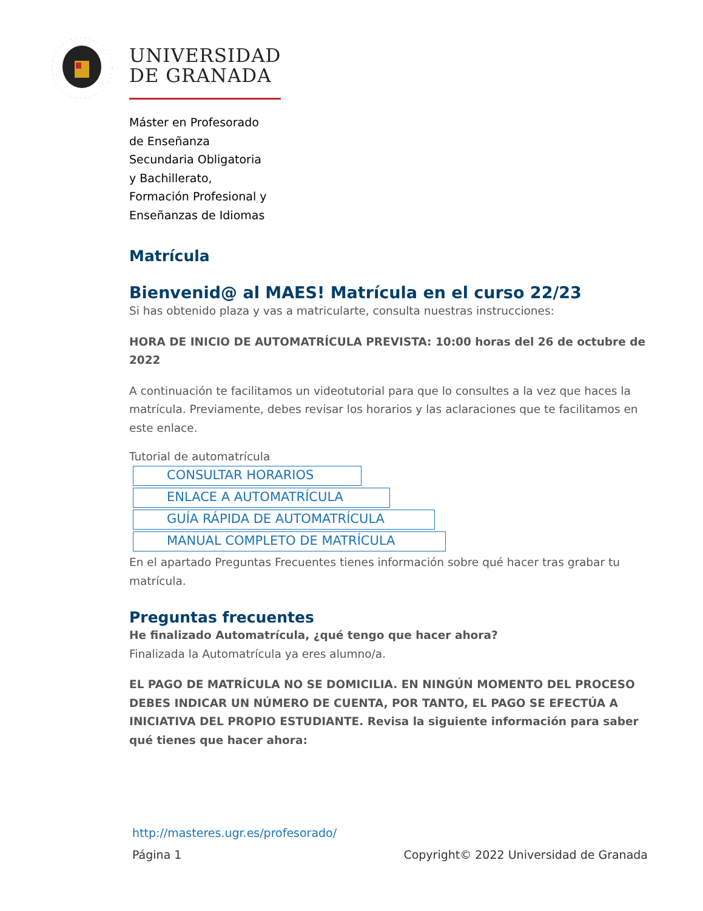UNIVERSIDAD
DE GRANADA
Máster en Profesorado
de Enseñanza
Secundaria Obligatoria
y Bachillerato,
Formación Profesional y
Enseñanzas de Idiomas
Matrícula
Bienvenid@ al MAES! Matrícula en el curso 22/23
Si has obtenido plaza y vas a matricularte, consulta nuestras instrucciones:
HORA DE INICIO DE AUTOMATRÍCULA PREVISTA: 10:00 horas del 26 de octubre de 2022
A continuación te facilitamos un videotutorial para que lo consultes a la vez que haces la matrícula. Previamente, debes revisar los horarios y las aclaraciones que te facilitamos en este enlace.
Tutorial de automatrícula
CONSULTAR HORARIOS
ENLACE A AUTOMATRÍCULA
GUÍA RÁPIDA DE AUTOMATRÍCULA
MANUAL COMPLETO DE MATRÍCULA
En el apartado Preguntas Frecuentes tienes información sobre qué hacer tras grabar tu matrícula.
Preguntas frecuentes
He finalizado Automatrícula, ¿qué tengo que hacer ahora?
Finalizada la Automatrícula ya eres alumno/a.
EL PAGO DE MATRÍCULA NO SE DOMICILIA. EN NINGÚN MOMENTO DEL PROCESO DEBES INDICAR UN NÚMERO DE CUENTA, POR TANTO, EL PAGO SE EFECTÚA A INICIATIVA DEL PROPIO ESTUDIANTE. Revisa la siguiente información para saber qué tienes que hacer ahora:
http://masteres.ugr.es/profesorado/
Página 1 Copyright© 2022 Universidad de Granada